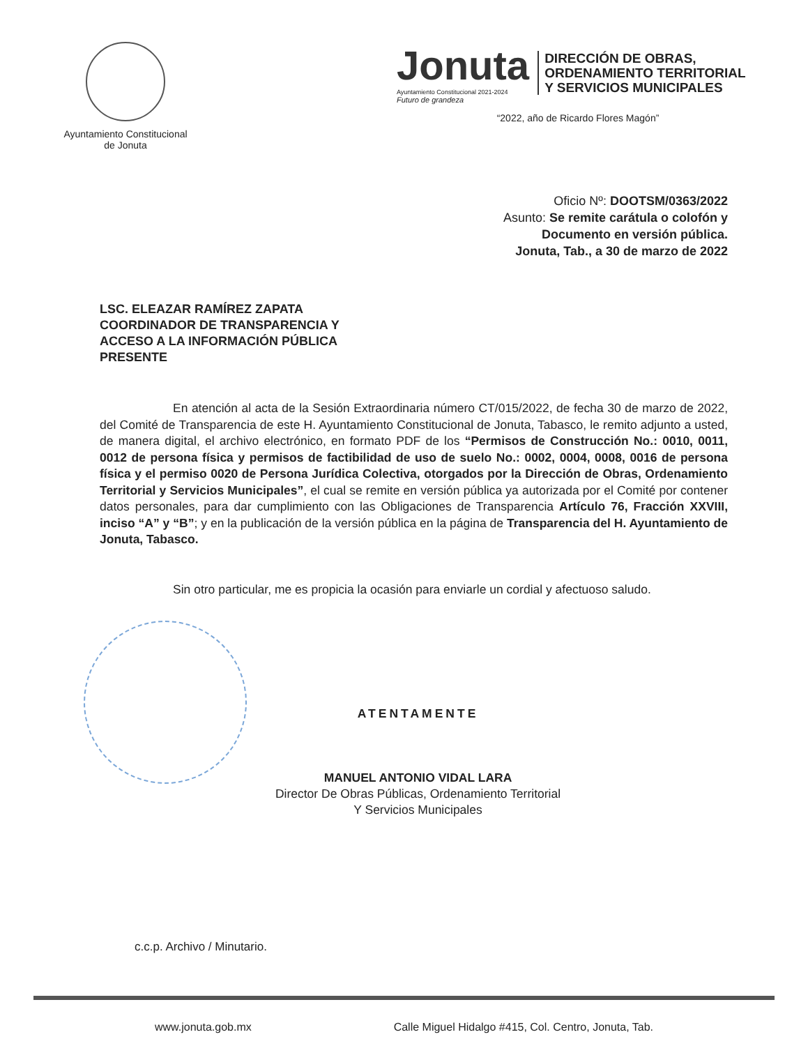Ayuntamiento Constitucional
de Jonuta
Jonuta
Ayuntamiento Constitucional 2021-2024
Futuro de grandeza
DIRECCIÓN DE OBRAS,
ORDENAMIENTO TERRITORIAL
Y SERVICIOS MUNICIPALES
“2022, año de Ricardo Flores Magón”
Oficio Nº: DOOTSM/0363/2022
Asunto: Se remite carátula o colofón y
Documento en versión pública.
Jonuta, Tab., a 30 de marzo de 2022
LSC. ELEAZAR RAMÍREZ ZAPATA
COORDINADOR DE TRANSPARENCIA Y
ACCESO A LA INFORMACIÓN PÚBLICA
PRESENTE
En atención al acta de la Sesión Extraordinaria número CT/015/2022, de fecha 30 de marzo de 2022, del Comité de Transparencia de este H. Ayuntamiento Constitucional de Jonuta, Tabasco, le remito adjunto a usted, de manera digital, el archivo electrónico, en formato PDF de los “Permisos de Construcción No.: 0010, 0011, 0012 de persona física y permisos de factibilidad de uso de suelo No.: 0002, 0004, 0008, 0016 de persona física y el permiso 0020 de Persona Jurídica Colectiva, otorgados por la Dirección de Obras, Ordenamiento Territorial y Servicios Municipales”, el cual se remite en versión pública ya autorizada por el Comité por contener datos personales, para dar cumplimiento con las Obligaciones de Transparencia Artículo 76, Fracción XXVIII, inciso “A” y “B”; y en la publicación de la versión pública en la página de Transparencia del H. Ayuntamiento de Jonuta, Tabasco.
Sin otro particular, me es propicia la ocasión para enviarle un cordial y afectuoso saludo.
ATENTAMENTE
MANUEL ANTONIO VIDAL LARA
Director De Obras Públicas, Ordenamiento Territorial
Y Servicios Municipales
c.c.p. Archivo / Minutario.
www.jonuta.gob.mx Calle Miguel Hidalgo #415, Col. Centro, Jonuta, Tab.